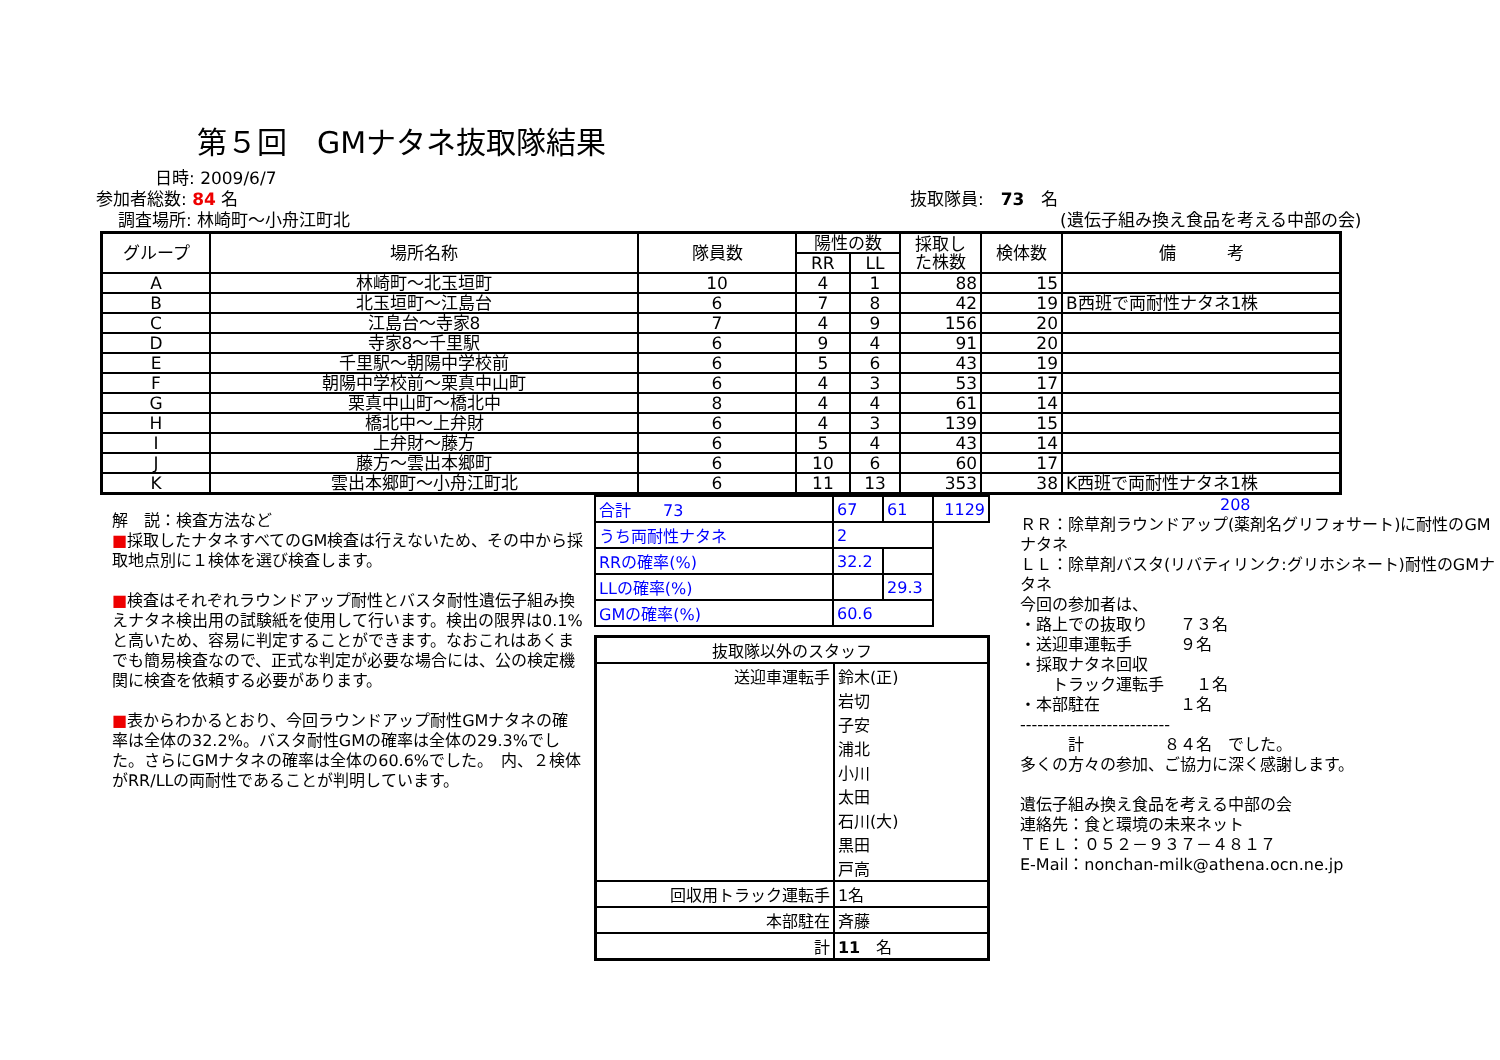第５回　GMナタネ抜取隊結果
日時: 2009/6/7
参加者総数: 84 名
調査場所: 林崎町～小舟江町北
抜取隊員:　73　名
(遺伝子組み換え食品を考える中部の会)
| グループ | 場所名称 | 隊員数 | 陽性の数 | | 採取し た株数 | 検体数 | 備 考 |
| --- | --- | --- | --- | --- | --- | --- | --- |
| | | | RR | LL | | | |
| A | 林崎町～北玉垣町 | 10 | 4 | 1 | 88 | 15 | |
| B | 北玉垣町～江島台 | 6 | 7 | 8 | 42 | 19 | B西班で両耐性ナタネ1株 |
| C | 江島台～寺家8 | 7 | 4 | 9 | 156 | 20 | |
| D | 寺家8～千里駅 | 6 | 9 | 4 | 91 | 20 | |
| E | 千里駅～朝陽中学校前 | 6 | 5 | 6 | 43 | 19 | |
| F | 朝陽中学校前～栗真中山町 | 6 | 4 | 3 | 53 | 17 | |
| G | 栗真中山町～橋北中 | 8 | 4 | 4 | 61 | 14 | |
| H | 橋北中～上弁財 | 6 | 4 | 3 | 139 | 15 | |
| I | 上弁財～藤方 | 6 | 5 | 4 | 43 | 14 | |
| J | 藤方～雲出本郷町 | 6 | 10 | 6 | 60 | 17 | |
| K | 雲出本郷町～小舟江町北 | 6 | 11 | 13 | 353 | 38 | K西班で両耐性ナタネ1株 |
解　説：検査方法など
■採取したナタネすべてのGM検査は行えないため、その中から採取地点別に１検体を選び検査します。
■検査はそれぞれラウンドアップ耐性とバスタ耐性遺伝子組み換えナタネ検出用の試験紙を使用して行います。検出の限界は0.1%と高いため、容易に判定することができます。なおこれはあくまでも簡易検査なので、正式な判定が必要な場合には、公の検定機関に検査を依頼する必要があります。
■表からわかるとおり、今回ラウンドアップ耐性GMナタネの確率は全体の32.2%。バスタ耐性GMの確率は全体の29.3%でした。さらにGMナタネの確率は全体の60.6%でした。　内、２検体がRR/LLの両耐性であることが判明しています。
| 合計 73 | 67 | 61 | 1129 |
| うち両耐性ナタネ | 2 | | |
| RRの確率(%) | 32.2 | | |
| LLの確率(%) | | 29.3 | |
| GMの確率(%) | 60.6 | | |
| 抜取隊以外のスタッフ | |
| 送迎車運転手 | 鈴木(正) 岩切 子安 浦北 小川 太田 石川(大) 黒田 戸高 |
| 回収用トラック運転手 | 1名 |
| 本部駐在 | 斉藤 |
| 計 | 11 名 |
208
ＲＲ：除草剤ラウンドアップ(薬剤名グリフォサート)に耐性のGMナタネ
ＬＬ：除草剤バスタ(リバティリンク:グリホシネート)耐性のGMナタネ
今回の参加者は、
・路上での抜取り　　７３名
・送迎車運転手　　　９名
・採取ナタネ回収
　　トラック運転手　　１名
・本部駐在　　　　　１名
--------------------------
　　　計　　　　　８４名　でした。
多くの方々の参加、ご協力に深く感謝します。
遺伝子組み換え食品を考える中部の会
連絡先：食と環境の未来ネット
ＴＥＬ：０５２－９３７－４８１７
E-Mail：nonchan-milk@athena.ocn.ne.jp